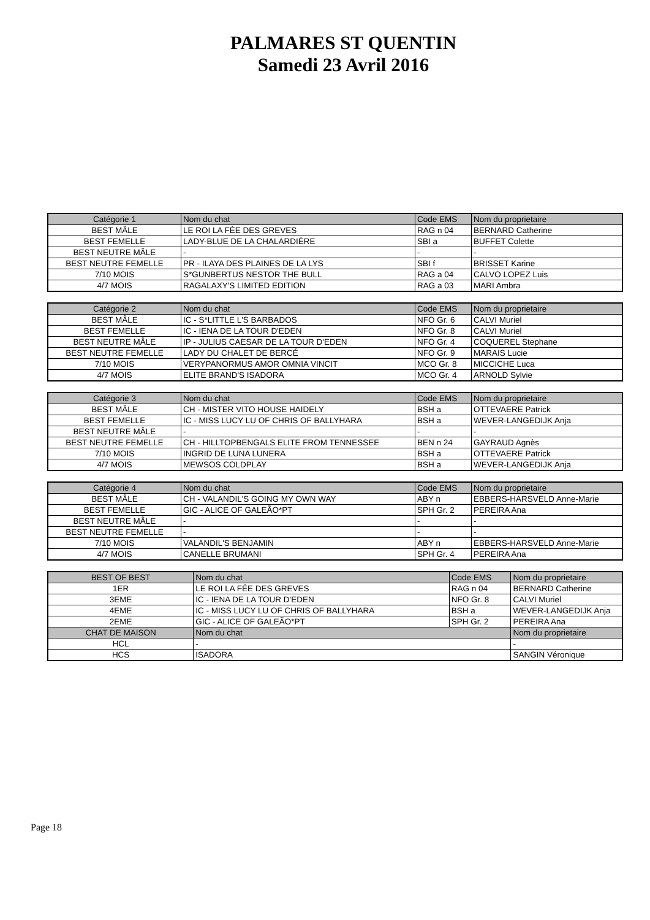PALMARES ST QUENTIN
Samedi 23 Avril 2016
| Catégorie 1 | Nom du chat | Code EMS | Nom du proprietaire |
| BEST MÂLE | LE ROI LA FÉE DES GREVES | RAG n 04 | BERNARD Catherine |
| BEST FEMELLE | LADY-BLUE DE LA CHALARDIÈRE | SBI a | BUFFET Colette |
| BEST NEUTRE MÂLE | - | - | - |
| BEST NEUTRE FEMELLE | PR - ILAYA DES PLAINES DE LA LYS | SBI f | BRISSET Karine |
| 7/10 MOIS | S*GUNBERTUS NESTOR THE BULL | RAG a 04 | CALVO LOPEZ Luis |
| 4/7 MOIS | RAGALAXY'S LIMITED EDITION | RAG a 03 | MARI Ambra |
| Catégorie 2 | Nom du chat | Code EMS | Nom du proprietaire |
| BEST MÂLE | IC - S*LITTLE L'S BARBADOS | NFO Gr. 6 | CALVI Muriel |
| BEST FEMELLE | IC - IENA DE LA TOUR D'EDEN | NFO Gr. 8 | CALVI Muriel |
| BEST NEUTRE MÂLE | IP - JULIUS CAESAR DE LA TOUR D'EDEN | NFO Gr. 4 | COQUEREL Stephane |
| BEST NEUTRE FEMELLE | LADY DU CHALET DE BERCÉ | NFO Gr. 9 | MARAIS Lucie |
| 7/10 MOIS | VERYPANORMUS AMOR OMNIA VINCIT | MCO Gr. 8 | MICCICHE Luca |
| 4/7 MOIS | ELITE BRAND'S ISADORA | MCO Gr. 4 | ARNOLD Sylvie |
| Catégorie 3 | Nom du chat | Code EMS | Nom du proprietaire |
| BEST MÂLE | CH - MISTER VITO HOUSE HAIDELY | BSH a | OTTEVAERE Patrick |
| BEST FEMELLE | IC - MISS LUCY LU OF CHRIS OF BALLYHARA | BSH a | WEVER-LANGEDIJK Anja |
| BEST NEUTRE MÂLE | - | - | - |
| BEST NEUTRE FEMELLE | CH - HILLTOPBENGALS ELITE FROM TENNESSEE | BEN n 24 | GAYRAUD Agnès |
| 7/10 MOIS | INGRID DE LUNA LUNERA | BSH a | OTTEVAERE Patrick |
| 4/7 MOIS | MEWSOS COLDPLAY | BSH a | WEVER-LANGEDIJK Anja |
| Catégorie 4 | Nom du chat | Code EMS | Nom du proprietaire |
| BEST MÂLE | CH - VALANDIL'S GOING MY OWN WAY | ABY n | EBBERS-HARSVELD Anne-Marie |
| BEST FEMELLE | GIC - ALICE OF GALEÃO*PT | SPH Gr. 2 | PEREIRA Ana |
| BEST NEUTRE MÂLE | - | - | - |
| BEST NEUTRE FEMELLE | - | - | - |
| 7/10 MOIS | VALANDIL'S BENJAMIN | ABY n | EBBERS-HARSVELD Anne-Marie |
| 4/7 MOIS | CANELLE BRUMANI | SPH Gr. 4 | PEREIRA Ana |
| BEST OF BEST | Nom du chat | Code EMS | Nom du proprietaire |
| 1ER | LE ROI LA FÉE DES GREVES | RAG n 04 | BERNARD Catherine |
| 3EME | IC - IENA DE LA TOUR D'EDEN | NFO Gr. 8 | CALVI Muriel |
| 4EME | IC - MISS LUCY LU OF CHRIS OF BALLYHARA | BSH a | WEVER-LANGEDIJK Anja |
| 2EME | GIC - ALICE OF GALEÃO*PT | SPH Gr. 2 | PEREIRA Ana |
| CHAT DE MAISON | Nom du chat | | Nom du proprietaire |
| HCL | - | | - |
| HCS | ISADORA | | SANGIN Véronique |
Page 18